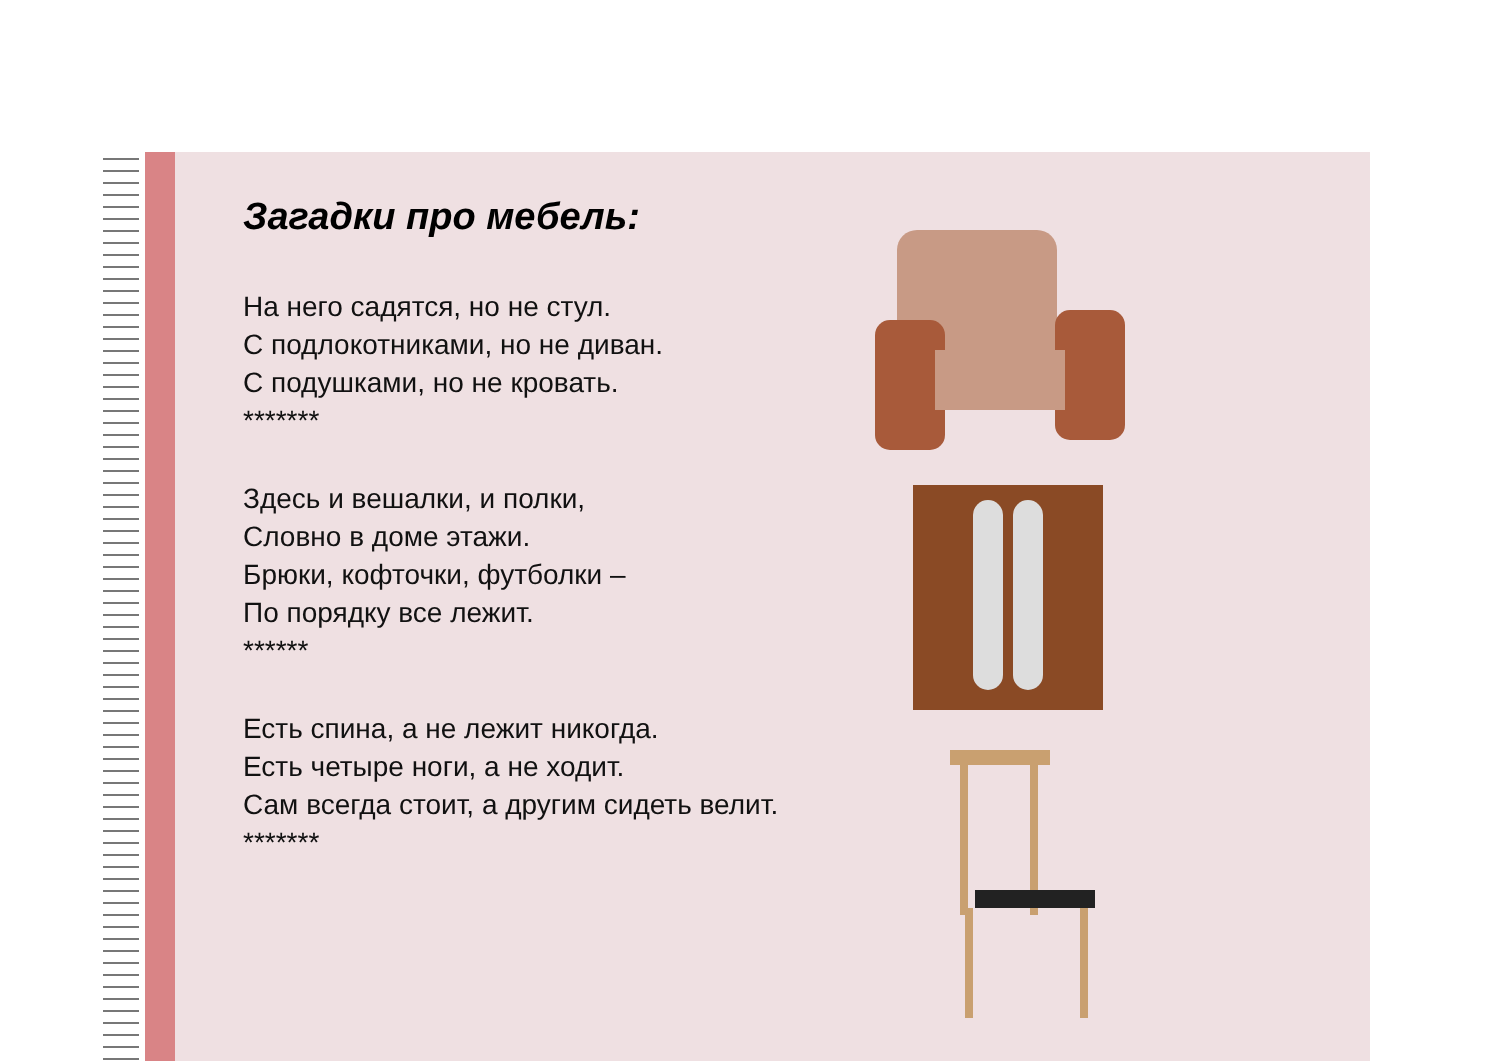Загадки про мебель:
На него садятся, но не стул.
С подлокотниками, но не диван.
С подушками, но не кровать.
*******
Здесь и вешалки, и полки,
Словно в доме этажи.
Брюки, кофточки, футболки –
По порядку все лежит.
******
Есть спина, а не лежит никогда.
Есть четыре ноги, а не ходит.
Сам всегда стоит, а другим сидеть велит.
*******